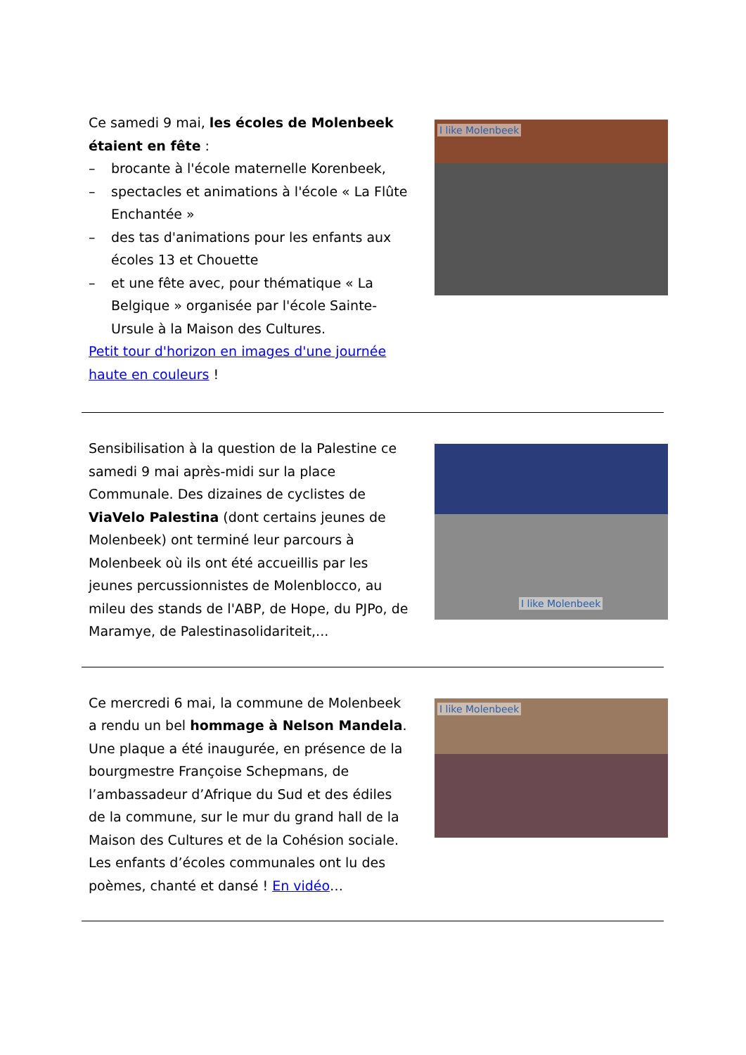Ce samedi 9 mai, les écoles de Molenbeek étaient en fête :
– brocante à l'école maternelle Korenbeek,
– spectacles et animations à l'école « La Flûte Enchantée »
– des tas d'animations pour les enfants aux écoles 13 et Chouette
– et une fête avec, pour thématique « La Belgique » organisée par l'école Sainte-Ursule à la Maison des Cultures.
Petit tour d'horizon en images d'une journée haute en couleurs !
I like Molenbeek
Sensibilisation à la question de la Palestine ce samedi 9 mai après-midi sur la place Communale. Des dizaines de cyclistes de ViaVelo Palestina (dont certains jeunes de Molenbeek) ont terminé leur parcours à Molenbeek où ils ont été accueillis par les jeunes percussionnistes de Molenblocco, au mileu des stands de l'ABP, de Hope, du PJPo, de Maramye, de Palestinasolidariteit,...
I like Molenbeek
Ce mercredi 6 mai, la commune de Molenbeek a rendu un bel hommage à Nelson Mandela. Une plaque a été inaugurée, en présence de la bourgmestre Françoise Schepmans, de l’ambassadeur d’Afrique du Sud et des édiles de la commune, sur le mur du grand hall de la Maison des Cultures et de la Cohésion sociale. Les enfants d’écoles communales ont lu des poèmes, chanté et dansé ! En vidéo…
I like Molenbeek